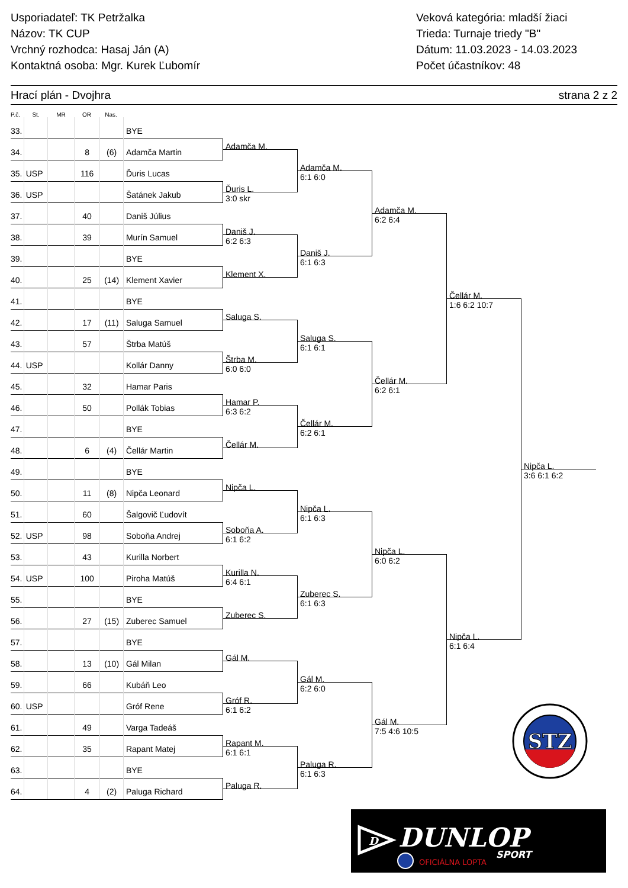Usporiadateľ: TK Petržalka
Názov: TK CUP
Vrchný rozhodca: Hasaj Ján (A)
Kontaktná osoba: Mgr. Kurek Ľubomír
Veková kategória: mladší žiaci
Trieda: Turnaje triedy "B"
Dátum: 11.03.2023 - 14.03.2023
Počet účastníkov: 48
Hrací plán - Dvojhra strana 2 z 2
P.č. St. MR OR Nas.
33. BYE
34. 8 (6) Adamča Martin
35. USP 116 Ďuris Lucas
36. USP Šatánek Jakub
37. 40 Daniš Július
38. 39 Murín Samuel
39. BYE
40. 25 (14) Klement Xavier
41. BYE
42. 17 (11) Saluga Samuel
43. 57 Štrba Matúš
44. USP Kollár Danny
45. 32 Hamar Paris
46. 50 Pollák Tobias
47. BYE
48. 6 (4) Čellár Martin
49. BYE
50. 11 (8) Nipča Leonard
51. 60 Šalgovič Ľudovít
52. USP 98 Soboňa Andrej
53. 43 Kurilla Norbert
54. USP 100 Piroha Matúš
55. BYE
56. 27 (15) Zuberec Samuel
57. BYE
58. 13 (10) Gál Milan
59. 66 Kubáň Leo
60. USP Gróf Rene
61. 49 Varga Tadeáš
62. 35 Rapant Matej
63. BYE
64. 4 (2) Paluga Richard
Adamča M.
Ďuris L.
3:0 skr
Daniš J.
6:2 6:3
Klement X.
Saluga S.
Štrba M.
6:0 6:0
Hamar P.
6:3 6:2
Čellár M.
Nipča L.
Soboňa A.
6:1 6:2
Kurilla N.
6:4 6:1
Zuberec S.
Gál M.
Gróf R.
6:1 6:2
Rapant M.
6:1 6:1
Paluga R.
Adamča M.
6:1 6:0
Daniš J.
6:1 6:3
Saluga S.
6:1 6:1
Čellár M.
6:2 6:1
Nipča L.
6:1 6:3
Zuberec S.
6:1 6:3
Gál M.
6:2 6:0
Paluga R.
6:1 6:3
Adamča M.
6:2 6:4
Čellár M.
6:2 6:1
Nipča L.
6:0 6:2
Gál M.
7:5 4:6 10:5
Čellár M.
1:6 6:2 10:7
Nipča L.
6:1 6:4
Nipča L.
3:6 6:1 6:2
STZ
D
DUNLOP
SPORT
OFICIÁLNA LOPTA